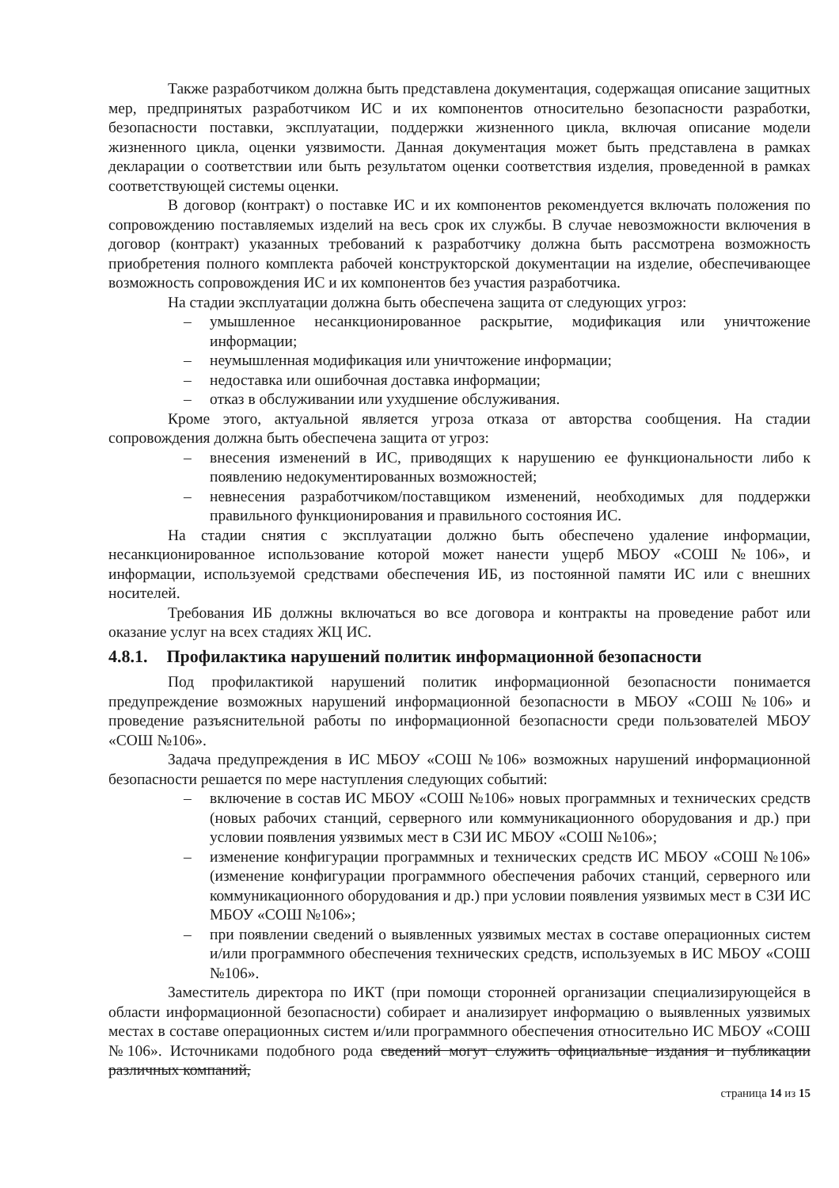Также разработчиком должна быть представлена документация, содержащая описание защитных мер, предпринятых разработчиком ИС и их компонентов относительно безопасности разработки, безопасности поставки, эксплуатации, поддержки жизненного цикла, включая описание модели жизненного цикла, оценки уязвимости. Данная документация может быть представлена в рамках декларации о соответствии или быть результатом оценки соответствия изделия, проведенной в рамках соответствующей системы оценки.
В договор (контракт) о поставке ИС и их компонентов рекомендуется включать положения по сопровождению поставляемых изделий на весь срок их службы. В случае невозможности включения в договор (контракт) указанных требований к разработчику должна быть рассмотрена возможность приобретения полного комплекта рабочей конструкторской документации на изделие, обеспечивающее возможность сопровождения ИС и их компонентов без участия разработчика.
На стадии эксплуатации должна быть обеспечена защита от следующих угроз:
– умышленное несанкционированное раскрытие, модификация или уничтожение информации;
– неумышленная модификация или уничтожение информации;
– недоставка или ошибочная доставка информации;
– отказ в обслуживании или ухудшение обслуживания.
Кроме этого, актуальной является угроза отказа от авторства сообщения. На стадии сопровождения должна быть обеспечена защита от угроз:
– внесения изменений в ИС, приводящих к нарушению ее функциональности либо к появлению недокументированных возможностей;
– невнесения разработчиком/поставщиком изменений, необходимых для поддержки правильного функционирования и правильного состояния ИС.
На стадии снятия с эксплуатации должно быть обеспечено удаление информации, несанкционированное использование которой может нанести ущерб МБОУ «СОШ №106», и информации, используемой средствами обеспечения ИБ, из постоянной памяти ИС или с внешних носителей.
Требования ИБ должны включаться во все договора и контракты на проведение работ или оказание услуг на всех стадиях ЖЦ ИС.
4.8.1. Профилактика нарушений политик информационной безопасности
Под профилактикой нарушений политик информационной безопасности понимается предупреждение возможных нарушений информационной безопасности в МБОУ «СОШ №106» и проведение разъяснительной работы по информационной безопасности среди пользователей МБОУ «СОШ №106».
Задача предупреждения в ИС МБОУ «СОШ №106» возможных нарушений информационной безопасности решается по мере наступления следующих событий:
– включение в состав ИС МБОУ «СОШ №106» новых программных и технических средств (новых рабочих станций, серверного или коммуникационного оборудования и др.) при условии появления уязвимых мест в СЗИ ИС МБОУ «СОШ №106»;
– изменение конфигурации программных и технических средств ИС МБОУ «СОШ №106» (изменение конфигурации программного обеспечения рабочих станций, серверного или коммуникационного оборудования и др.) при условии появления уязвимых мест в СЗИ ИС МБОУ «СОШ №106»;
– при появлении сведений о выявленных уязвимых местах в составе операционных систем и/или программного обеспечения технических средств, используемых в ИС МБОУ «СОШ №106».
Заместитель директора по ИКТ (при помощи сторонней организации специализирующейся в области информационной безопасности) собирает и анализирует информацию о выявленных уязвимых местах в составе операционных систем и/или программного обеспечения относительно ИС МБОУ «СОШ №106». Источниками подобного рода сведений могут служить официальные издания и публикации различных компаний,
страница 14 из 15